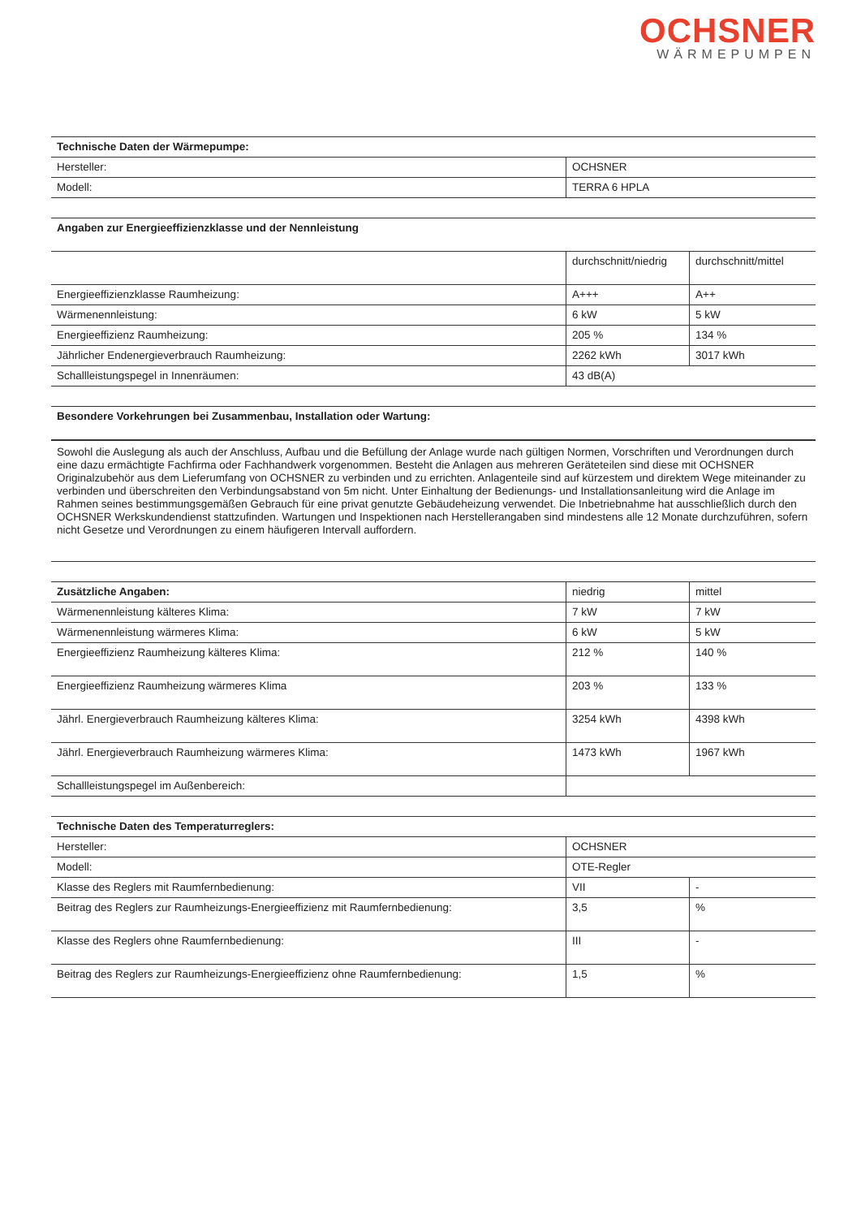OCHSNER
WÄRMEPUMPEN
| Technische Daten der Wärmepumpe: | |
| --- | --- |
| Hersteller: | OCHSNER |
| Modell: | TERRA 6 HPLA |
| Angaben zur Energieeffizienzklasse und der Nennleistung | | |
| --- | --- | --- |
| | durchschnitt/niedrig | durchschnitt/mittel |
| Energieeffizienzklasse Raumheizung: | A+++ | A++ |
| Wärmenennleistung: | 6 kW | 5 kW |
| Energieeffizienz Raumheizung: | 205 % | 134 % |
| Jährlicher Endenergieverbrauch Raumheizung: | 2262 kWh | 3017 kWh |
| Schallleistungspegel in Innenräumen: | 43 dB(A) | |
| Besondere Vorkehrungen bei Zusammenbau, Installation oder Wartung: |
| --- |
Sowohl die Auslegung als auch der Anschluss, Aufbau und die Befüllung der Anlage wurde nach gültigen Normen, Vorschriften und Verordnungen durch eine dazu ermächtigte Fachfirma oder Fachhandwerk vorgenommen. Besteht die Anlagen aus mehreren Geräteteilen sind diese mit OCHSNER Originalzubehör aus dem Lieferumfang von OCHSNER zu verbinden und zu errichten. Anlagenteile sind auf kürzestem und direktem Wege miteinander zu verbinden und überschreiten den Verbindungsabstand von 5m nicht. Unter Einhaltung der Bedienungs- und Installationsanleitung wird die Anlage im Rahmen seines bestimmungsgemäßen Gebrauch für eine privat genutzte Gebäudeheizung verwendet. Die Inbetriebnahme hat ausschließlich durch den OCHSNER Werkskundendienst stattzufinden. Wartungen und Inspektionen nach Herstellerangaben sind mindestens alle 12 Monate durchzuführen, sofern nicht Gesetze und Verordnungen zu einem häufigeren Intervall auffordern.
| Zusätzliche Angaben: | niedrig | mittel |
| Wärmenennleistung kälteres Klima: | 7 kW | 7 kW |
| Wärmenennleistung wärmeres Klima: | 6 kW | 5 kW |
| Energieeffizienz Raumheizung kälteres Klima: | 212 % | 140 % |
| Energieeffizienz Raumheizung wärmeres Klima | 203 % | 133 % |
| Jährl. Energieverbrauch Raumheizung kälteres Klima: | 3254 kWh | 4398 kWh |
| Jährl. Energieverbrauch Raumheizung wärmeres Klima: | 1473 kWh | 1967 kWh |
| Schallleistungspegel im Außenbereich: | | |
| Technische Daten des Temperaturreglers: | | |
| --- | --- | --- |
| Hersteller: | OCHSNER | |
| Modell: | OTE-Regler | |
| Klasse des Reglers mit Raumfernbedienung: | VII | - |
| Beitrag des Reglers zur Raumheizungs-Energieeffizienz mit Raumfernbedienung: | 3,5 | % |
| Klasse des Reglers ohne Raumfernbedienung: | III | - |
| Beitrag des Reglers zur Raumheizungs-Energieeffizienz ohne Raumfernbedienung: | 1,5 | % |